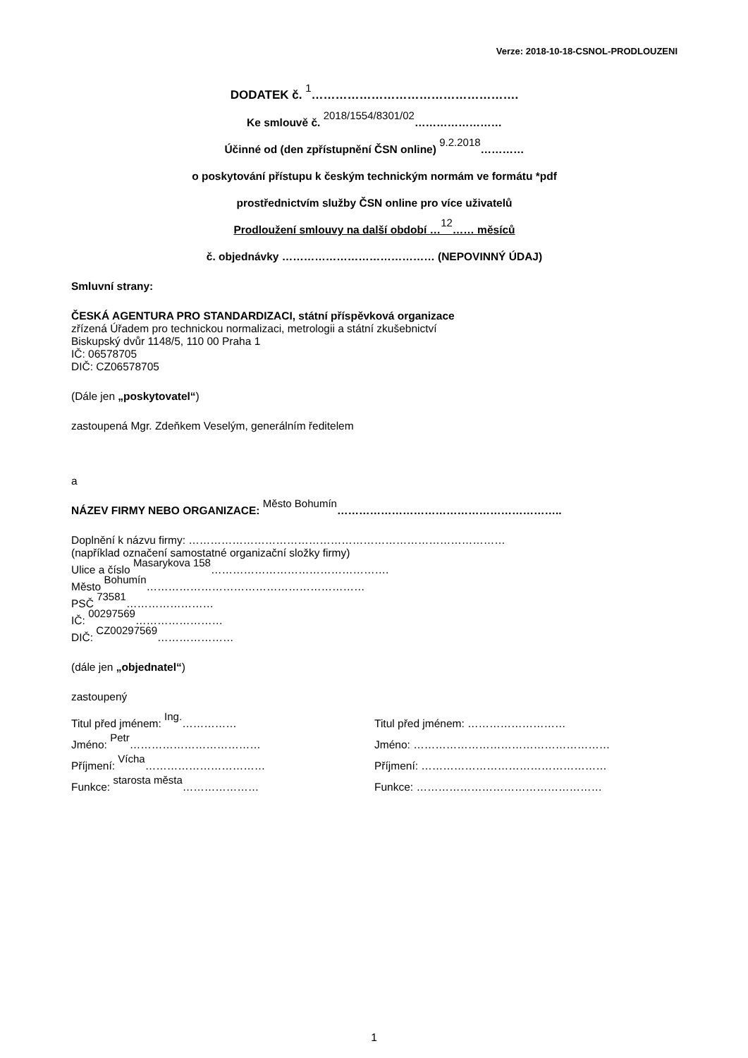Verze: 2018-10-18-CSNOL-PRODLOUZENI
DODATEK č. 1…………………………………………….
Ke smlouvě č. 2018/1554/8301/02……………………
Účinné od (den zpřístupnění ČSN online) 9.2.2018…………
o poskytování přístupu k českým technickým normám ve formátu *pdf
prostřednictvím služby ČSN online pro více uživatelů
Prodloužení smlouvy na další období …12…… měsíců
č. objednávky …………………………………… (NEPOVINNÝ ÚDAJ)
Smluvní strany:
ČESKÁ AGENTURA PRO STANDARDIZACI, státní příspěvková organizace
zřízená Úřadem pro technickou normalizaci, metrologii a státní zkušebnictví
Biskupský dvůr 1148/5, 110 00 Praha 1
IČ: 06578705
DIČ: CZ06578705
(Dále jen „poskytovatel“)
zastoupená Mgr. Zdeňkem Veselým, generálním ředitelem
a
NÁZEV FIRMY NEBO ORGANIZACE: Město Bohumín……………………………………………………..
Doplnění k názvu firmy: ……………………………………………………………………………
(například označení samostatné organizační složky firmy)
Ulice a číslo Masarykova 158………………………………………….
Město Bohumín……………………………………………………
PSČ 73581……………………
IČ: 00297569……………………
DIČ: CZ00297569…………………
(dále jen „objednatel“)
zastoupený
Titul před jménem: Ing.……………
Jméno: Petr………………………………
Příjmení: Vícha……………………………
Funkce: starosta města…………………
Titul před jménem: ………………………
Jméno: ………………………………………………
Příjmení: ……………………………………………
Funkce: ……………………………………………
1